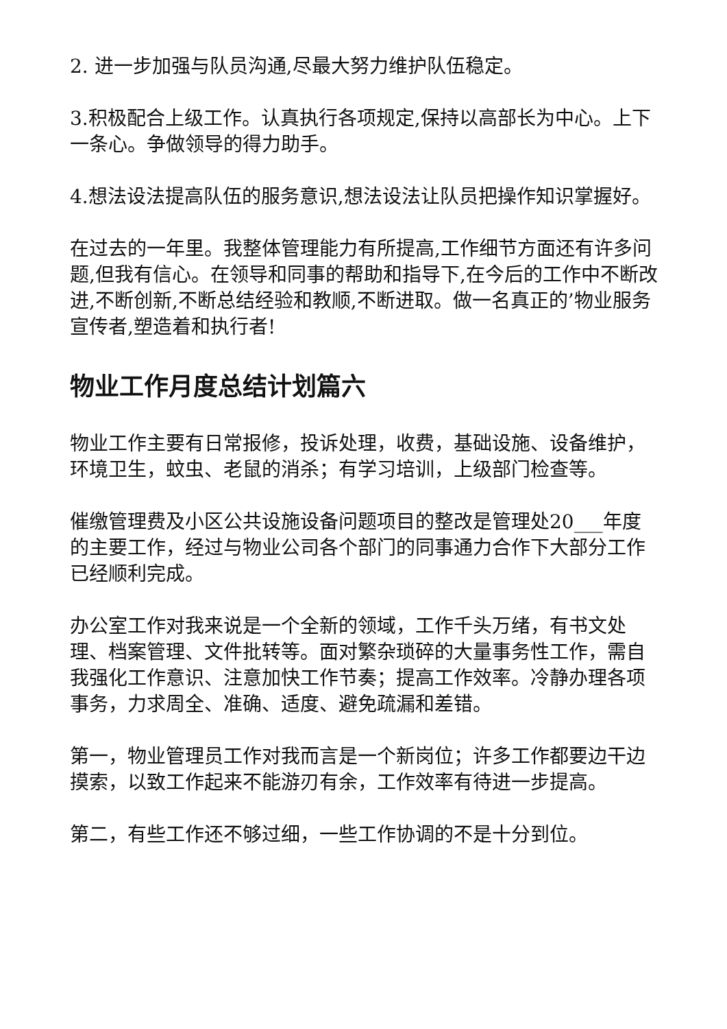2. 进一步加强与队员沟通,尽最大努力维护队伍稳定。
3.积极配合上级工作。认真执行各项规定,保持以高部长为中心。上下一条心。争做领导的得力助手。
4.想法设法提高队伍的服务意识,想法设法让队员把操作知识掌握好。
在过去的一年里。我整体管理能力有所提高,工作细节方面还有许多问题,但我有信心。在领导和同事的帮助和指导下,在今后的工作中不断改进,不断创新,不断总结经验和教顺,不断进取。做一名真正的’物业服务宣传者,塑造着和执行者!
物业工作月度总结计划篇六
物业工作主要有日常报修，投诉处理，收费，基础设施、设备维护，环境卫生，蚊虫、老鼠的消杀；有学习培训，上级部门检查等。
催缴管理费及小区公共设施设备问题项目的整改是管理处20___年度的主要工作，经过与物业公司各个部门的同事通力合作下大部分工作已经顺利完成。
办公室工作对我来说是一个全新的领域，工作千头万绪，有书文处理、档案管理、文件批转等。面对繁杂琐碎的大量事务性工作，需自我强化工作意识、注意加快工作节奏；提高工作效率。冷静办理各项事务，力求周全、准确、适度、避免疏漏和差错。
第一，物业管理员工作对我而言是一个新岗位；许多工作都要边干边摸索，以致工作起来不能游刃有余，工作效率有待进一步提高。
第二，有些工作还不够过细，一些工作协调的不是十分到位。